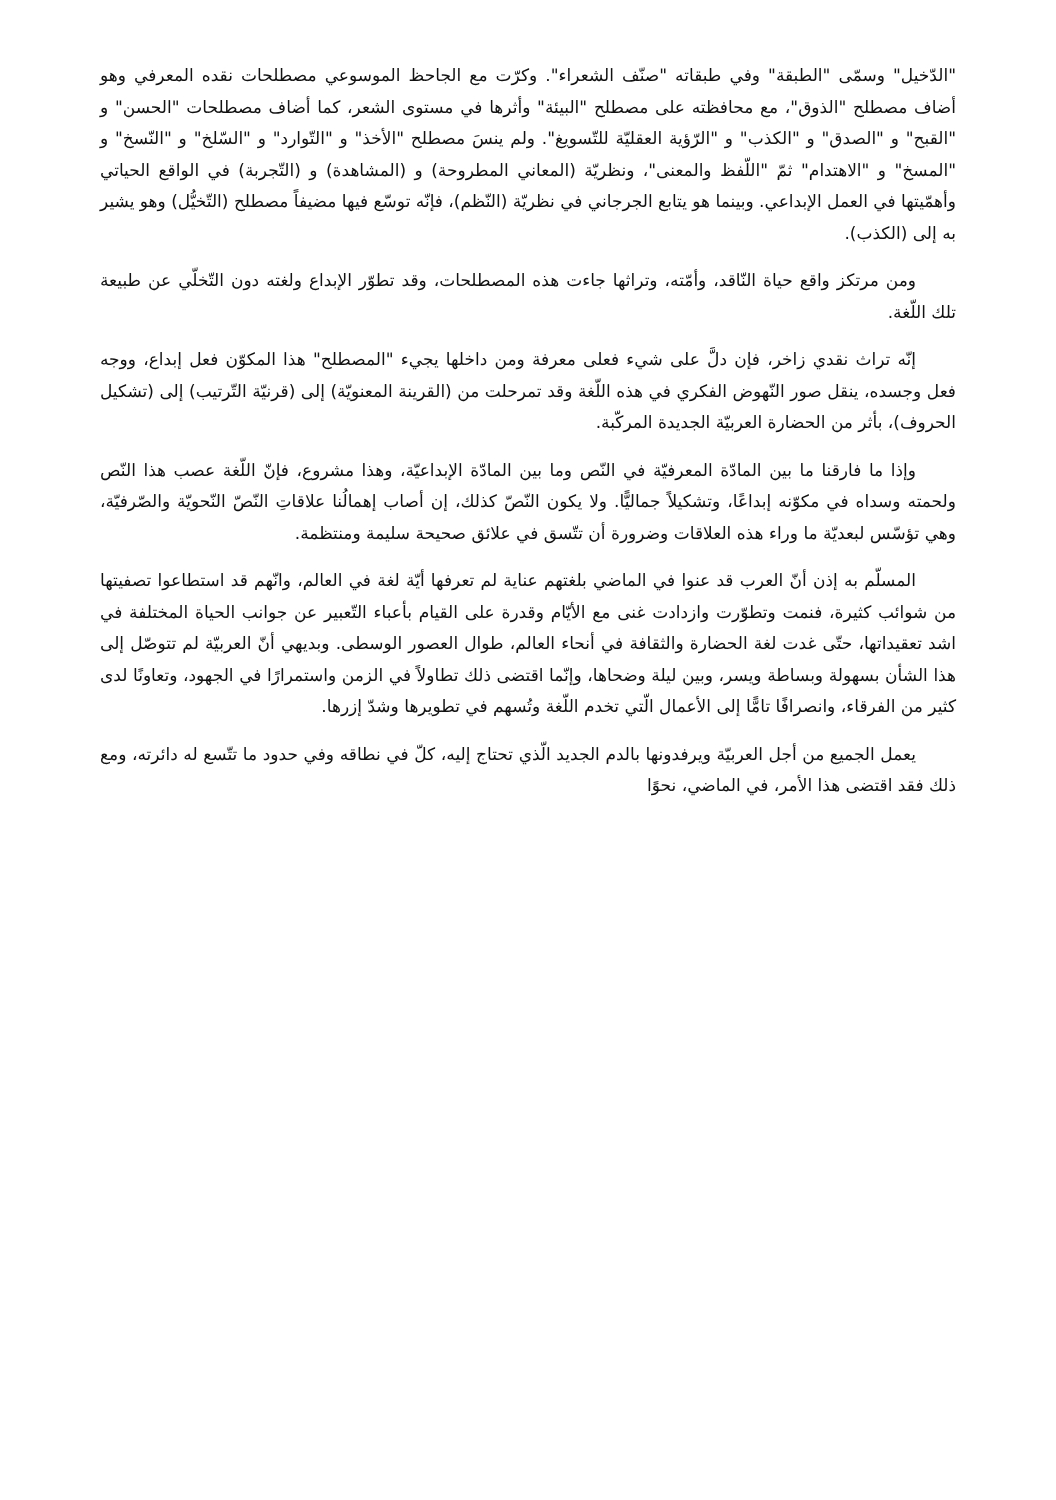"الدّخيل" وسمّى "الطبقة" وفي طبقاته "صنّف الشعراء". وكرّت مع الجاحظ الموسوعي مصطلحات نقده المعرفي وهو أضاف مصطلح "الذوق"، مع محافظته على مصطلح "البيئة" وأثرها في مستوى الشعر، كما أضاف مصطلحات "الحسن" و "القبح" و "الصدق" و "الكذب" و "الرّؤية العقليّة للتّسويغ". ولم ينسَ مصطلح "الأخذ" و "التّوارد" و "السّلخ" و "النّسخ" و "المسخ" و "الاهتدام" ثمّ "اللّفظ والمعنى"، ونظريّة (المعاني المطروحة) و (المشاهدة) و (التّجربة) في الواقع الحياتي وأهمّيتها في العمل الإبداعي. وبينما هو يتابع الجرجاني في نظريّة (النّظم)، فإنّه توسّع فيها مضيفاً مصطلح (التّخيُّل) وهو يشير به إلى (الكذب).
ومن مرتكز واقع حياة النّاقد، وأمّته، وتراثها جاءت هذه المصطلحات، وقد تطوّر الإبداع ولغته دون التّخلّي عن طبيعة تلك اللّغة.
إنّه تراث نقدي زاخر، فإن دلَّ على شيء فعلى معرفة ومن داخلها يجيء "المصطلح" هذا المكوّن فعل إبداع، ووجه فعل وجسده، ينقل صور النّهوض الفكري في هذه اللّغة وقد تمرحلت من (القرينة المعنويّة) إلى (قرنيّة التّرتيب) إلى (تشكيل الحروف)، بأثر من الحضارة العربيّة الجديدة المركّبة.
وإذا ما فارقنا ما بين المادّة المعرفيّة في النّص وما بين المادّة الإبداعيّة، وهذا مشروع، فإنّ اللّغة عصب هذا النّص ولحمته وسداه في مكوّنه إبداعًا، وتشكيلاً جماليًّا. ولا يكون النّصّ كذلك، إن أصاب إهمالُنا علاقاتِ النّصّ النّحويّة والصّرفيّة، وهي تؤسّس لبعديّة ما وراء هذه العلاقات وضرورة أن تتّسق في علائق صحيحة سليمة ومنتظمة.
المسلّم به إذن أنّ العرب قد عنوا في الماضي بلغتهم عناية لم تعرفها أيّة لغة في العالم، وانّهم قد استطاعوا تصفيتها من شوائب كثيرة، فنمت وتطوّرت وازدادت غنى مع الأيّام وقدرة على القيام بأعباء التّعبير عن جوانب الحياة المختلفة في اشد تعقيداتها، حتّى غدت لغة الحضارة والثقافة في أنحاء العالم، طوال العصور الوسطى. وبديهي أنّ العربيّة لم تتوصّل إلى هذا الشأن بسهولة وبساطة ويسر، وبين ليلة وضحاها، وإنّما اقتضى ذلك تطاولاً في الزمن واستمرارًا في الجهود، وتعاونًا لدى كثير من الفرقاء، وانصرافًا تامًّا إلى الأعمال الّتي تخدم اللّغة وتُسهم في تطويرها وشدّ إزرها.
يعمل الجميع من أجل العربيّة ويرفدونها بالدم الجديد الّذي تحتاج إليه، كلّ في نطاقه وفي حدود ما تتّسع له دائرته، ومع ذلك فقد اقتضى هذا الأمر، في الماضي، نحوًا